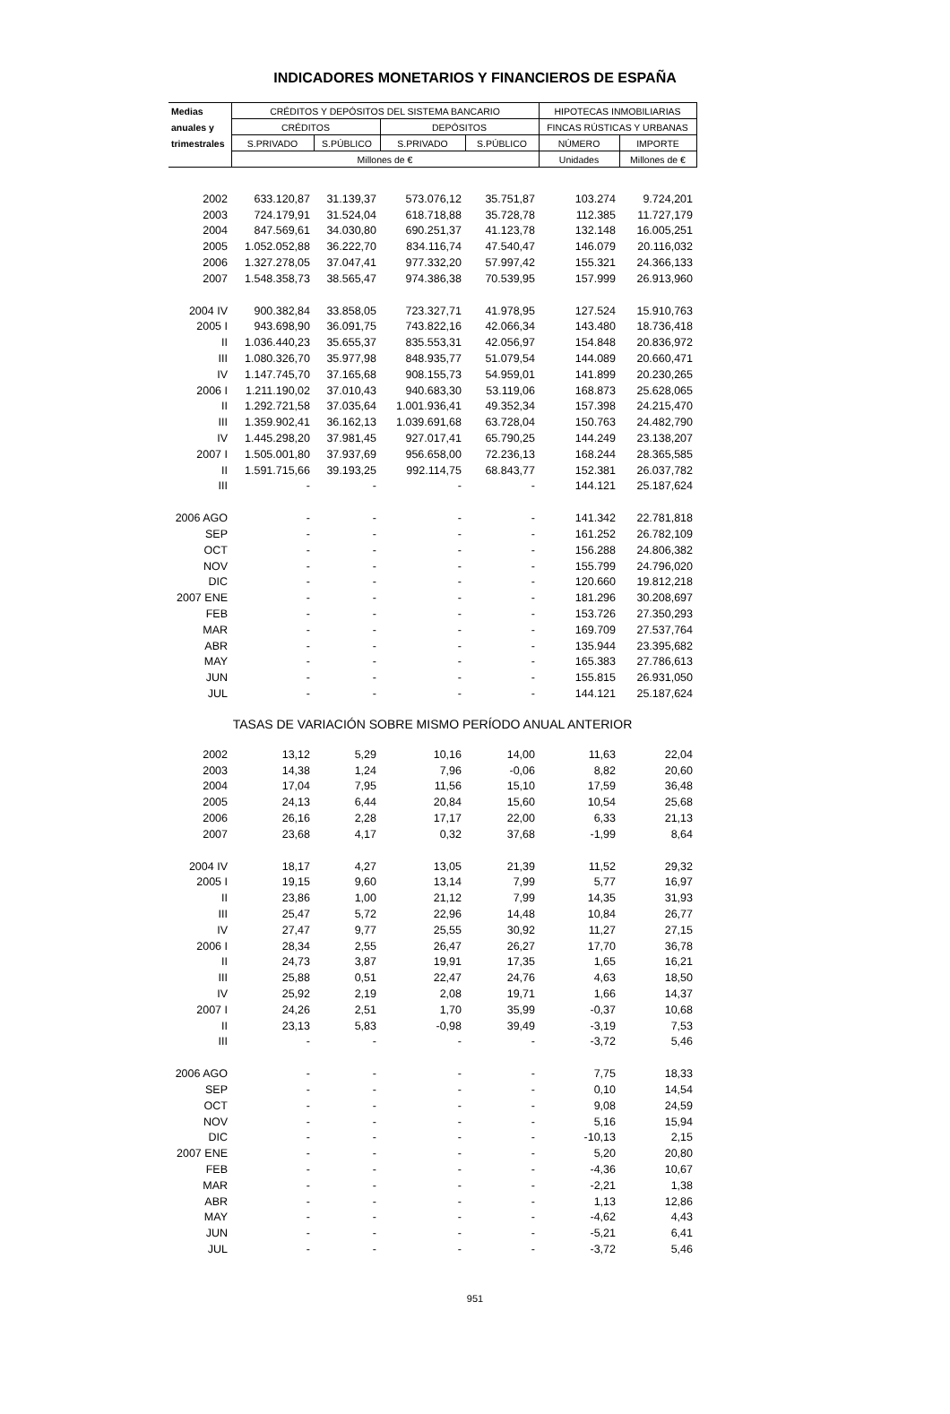INDICADORES MONETARIOS Y FINANCIEROS DE ESPAÑA
| Medias | CRÉDITOS Y DEPÓSITOS DEL SISTEMA BANCARIO | | | | HIPOTECAS INMOBILIARIAS | |
| --- | --- | --- | --- | --- | --- | --- |
| anuales y | CRÉDITOS | | DEPÓSITOS | | FINCAS RÚSTICAS Y URBANAS | |
| trimestrales | S.PRIVADO | S.PÚBLICO | S.PRIVADO | S.PÚBLICO | NÚMERO | IMPORTE |
| | Millones de € | | | | Unidades | Millones de € |
| 2002 | 633.120,87 | 31.139,37 | 573.076,12 | 35.751,87 | 103.274 | 9.724,201 |
| 2003 | 724.179,91 | 31.524,04 | 618.718,88 | 35.728,78 | 112.385 | 11.727,179 |
| 2004 | 847.569,61 | 34.030,80 | 690.251,37 | 41.123,78 | 132.148 | 16.005,251 |
| 2005 | 1.052.052,88 | 36.222,70 | 834.116,74 | 47.540,47 | 146.079 | 20.116,032 |
| 2006 | 1.327.278,05 | 37.047,41 | 977.332,20 | 57.997,42 | 155.321 | 24.366,133 |
| 2007 | 1.548.358,73 | 38.565,47 | 974.386,38 | 70.539,95 | 157.999 | 26.913,960 |
| 2004 IV | 900.382,84 | 33.858,05 | 723.327,71 | 41.978,95 | 127.524 | 15.910,763 |
| 2005 I | 943.698,90 | 36.091,75 | 743.822,16 | 42.066,34 | 143.480 | 18.736,418 |
| II | 1.036.440,23 | 35.655,37 | 835.553,31 | 42.056,97 | 154.848 | 20.836,972 |
| III | 1.080.326,70 | 35.977,98 | 848.935,77 | 51.079,54 | 144.089 | 20.660,471 |
| IV | 1.147.745,70 | 37.165,68 | 908.155,73 | 54.959,01 | 141.899 | 20.230,265 |
| 2006 I | 1.211.190,02 | 37.010,43 | 940.683,30 | 53.119,06 | 168.873 | 25.628,065 |
| II | 1.292.721,58 | 37.035,64 | 1.001.936,41 | 49.352,34 | 157.398 | 24.215,470 |
| III | 1.359.902,41 | 36.162,13 | 1.039.691,68 | 63.728,04 | 150.763 | 24.482,790 |
| IV | 1.445.298,20 | 37.981,45 | 927.017,41 | 65.790,25 | 144.249 | 23.138,207 |
| 2007 I | 1.505.001,80 | 37.937,69 | 956.658,00 | 72.236,13 | 168.244 | 28.365,585 |
| II | 1.591.715,66 | 39.193,25 | 992.114,75 | 68.843,77 | 152.381 | 26.037,782 |
| III | - | - | - | - | 144.121 | 25.187,624 |
| 2006 AGO | - | - | - | - | 141.342 | 22.781,818 |
| SEP | - | - | - | - | 161.252 | 26.782,109 |
| OCT | - | - | - | - | 156.288 | 24.806,382 |
| NOV | - | - | - | - | 155.799 | 24.796,020 |
| DIC | - | - | - | - | 120.660 | 19.812,218 |
| 2007 ENE | - | - | - | - | 181.296 | 30.208,697 |
| FEB | - | - | - | - | 153.726 | 27.350,293 |
| MAR | - | - | - | - | 169.709 | 27.537,764 |
| ABR | - | - | - | - | 135.944 | 23.395,682 |
| MAY | - | - | - | - | 165.383 | 27.786,613 |
| JUN | - | - | - | - | 155.815 | 26.931,050 |
| JUL | - | - | - | - | 144.121 | 25.187,624 |
| TASAS DE VARIACIÓN SOBRE MISMO PERÍODO ANUAL ANTERIOR | | | | | | |
| 2002 | 13,12 | 5,29 | 10,16 | 14,00 | 11,63 | 22,04 |
| 2003 | 14,38 | 1,24 | 7,96 | -0,06 | 8,82 | 20,60 |
| 2004 | 17,04 | 7,95 | 11,56 | 15,10 | 17,59 | 36,48 |
| 2005 | 24,13 | 6,44 | 20,84 | 15,60 | 10,54 | 25,68 |
| 2006 | 26,16 | 2,28 | 17,17 | 22,00 | 6,33 | 21,13 |
| 2007 | 23,68 | 4,17 | 0,32 | 37,68 | -1,99 | 8,64 |
| 2004 IV | 18,17 | 4,27 | 13,05 | 21,39 | 11,52 | 29,32 |
| 2005 I | 19,15 | 9,60 | 13,14 | 7,99 | 5,77 | 16,97 |
| II | 23,86 | 1,00 | 21,12 | 7,99 | 14,35 | 31,93 |
| III | 25,47 | 5,72 | 22,96 | 14,48 | 10,84 | 26,77 |
| IV | 27,47 | 9,77 | 25,55 | 30,92 | 11,27 | 27,15 |
| 2006 I | 28,34 | 2,55 | 26,47 | 26,27 | 17,70 | 36,78 |
| II | 24,73 | 3,87 | 19,91 | 17,35 | 1,65 | 16,21 |
| III | 25,88 | 0,51 | 22,47 | 24,76 | 4,63 | 18,50 |
| IV | 25,92 | 2,19 | 2,08 | 19,71 | 1,66 | 14,37 |
| 2007 I | 24,26 | 2,51 | 1,70 | 35,99 | -0,37 | 10,68 |
| II | 23,13 | 5,83 | -0,98 | 39,49 | -3,19 | 7,53 |
| III | - | - | - | - | -3,72 | 5,46 |
| 2006 AGO | - | - | - | - | 7,75 | 18,33 |
| SEP | - | - | - | - | 0,10 | 14,54 |
| OCT | - | - | - | - | 9,08 | 24,59 |
| NOV | - | - | - | - | 5,16 | 15,94 |
| DIC | - | - | - | - | -10,13 | 2,15 |
| 2007 ENE | - | - | - | - | 5,20 | 20,80 |
| FEB | - | - | - | - | -4,36 | 10,67 |
| MAR | - | - | - | - | -2,21 | 1,38 |
| ABR | - | - | - | - | 1,13 | 12,86 |
| MAY | - | - | - | - | -4,62 | 4,43 |
| JUN | - | - | - | - | -5,21 | 6,41 |
| JUL | - | - | - | - | -3,72 | 5,46 |
951